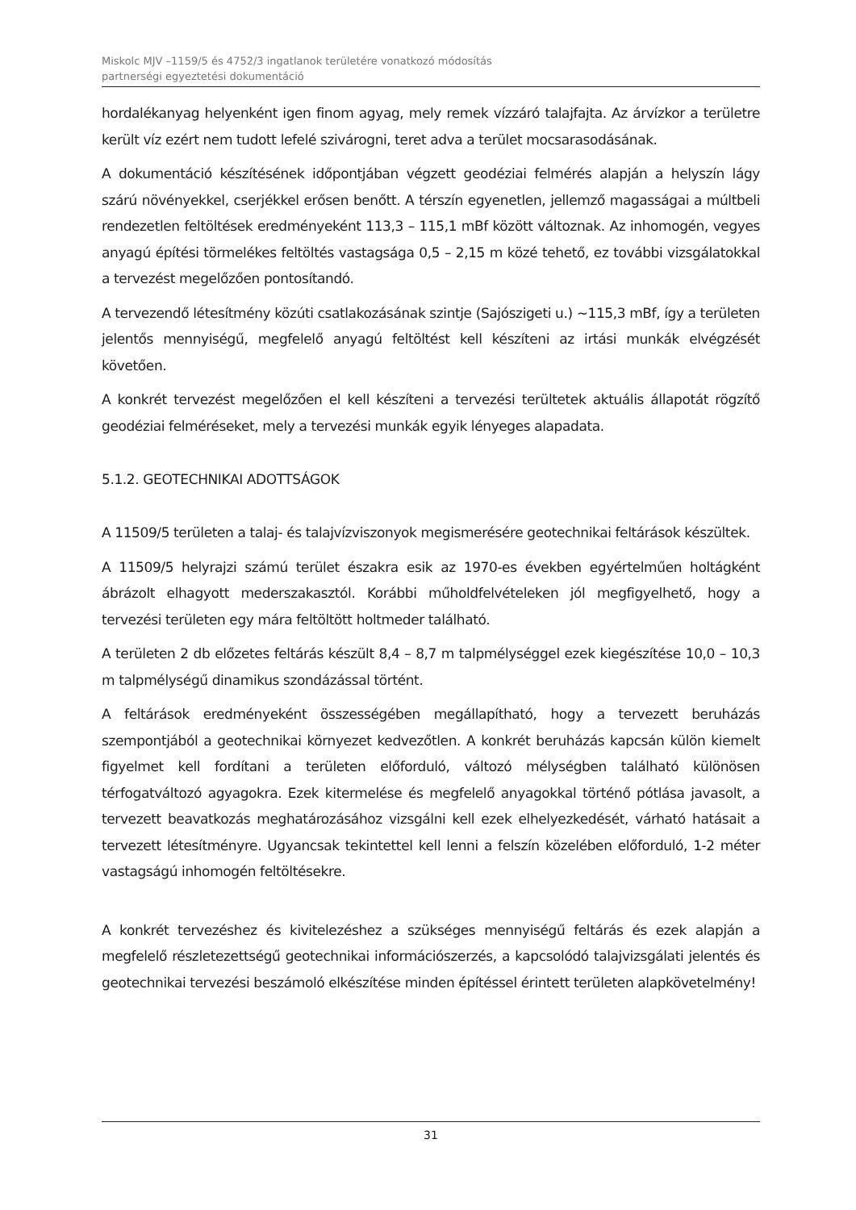Miskolc MJV –1159/5 és 4752/3 ingatlanok területére vonatkozó módosítás
partnerségi egyeztetési dokumentáció
hordalékanyag helyenként igen finom agyag, mely remek vízzáró talajfajta. Az árvízkor a területre került víz ezért nem tudott lefelé szivárogni, teret adva a terület mocsarasodásának.
A dokumentáció készítésének időpontjában végzett geodéziai felmérés alapján a helyszín lágy szárú növényekkel, cserjékkel erősen benőtt. A térszín egyenetlen, jellemző magasságai a múltbeli rendezetlen feltöltések eredményeként 113,3 – 115,1 mBf között változnak. Az inhomogén, vegyes anyagú építési törmelékes feltöltés vastagsága 0,5 – 2,15 m közé tehető, ez további vizsgálatokkal a tervezést megelőzően pontosítandó.
A tervezendő létesítmény közúti csatlakozásának szintje (Sajószigeti u.) ~115,3 mBf, így a területen jelentős mennyiségű, megfelelő anyagú feltöltést kell készíteni az irtási munkák elvégzését követően.
A konkrét tervezést megelőzően el kell készíteni a tervezési terültetek aktuális állapotát rögzítő geodéziai felméréseket, mely a tervezési munkák egyik lényeges alapadata.
5.1.2. GEOTECHNIKAI ADOTTSÁGOK
A 11509/5 területen a talaj- és talajvízviszonyok megismerésére geotechnikai feltárások készültek.
A 11509/5 helyrajzi számú terület északra esik az 1970-es években egyértelműen holtágként ábrázolt elhagyott mederszakasztól. Korábbi műholdfelvételeken jól megfigyelhető, hogy a tervezési területen egy mára feltöltött holtmeder található.
A területen 2 db előzetes feltárás készült 8,4 – 8,7 m talpmélységgel ezek kiegészítése 10,0 – 10,3 m talpmélységű dinamikus szondázással történt.
A feltárások eredményeként összességében megállapítható, hogy a tervezett beruházás szempontjából a geotechnikai környezet kedvezőtlen. A konkrét beruházás kapcsán külön kiemelt figyelmet kell fordítani a területen előforduló, változó mélységben található különösen térfogatváltozó agyagokra. Ezek kitermelése és megfelelő anyagokkal történő pótlása javasolt, a tervezett beavatkozás meghatározásához vizsgálni kell ezek elhelyezkedését, várható hatásait a tervezett létesítményre. Ugyancsak tekintettel kell lenni a felszín közelében előforduló, 1-2 méter vastagságú inhomogén feltöltésekre.
A konkrét tervezéshez és kivitelezéshez a szükséges mennyiségű feltárás és ezek alapján a megfelelő részletezettségű geotechnikai információszerzés, a kapcsolódó talajvizsgálati jelentés és geotechnikai tervezési beszámoló elkészítése minden építéssel érintett területen alapkövetelmény!
31